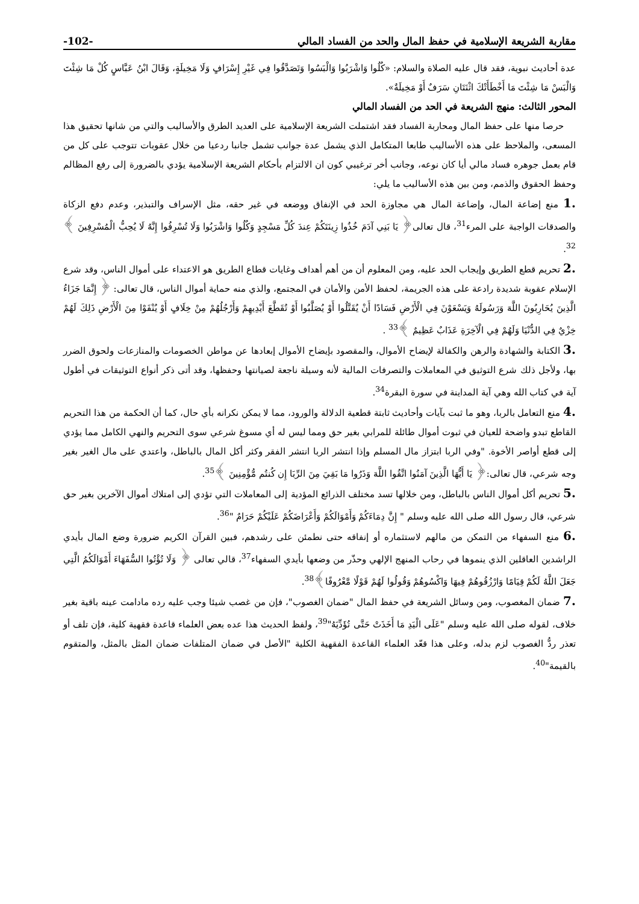مقاربة الشريعة الإسلامية في حفظ المال والحد من الفساد المالي -102-
عدة أحاديث نبوية، فقد قال عليه الصلاة والسلام: «كُلُوا وَاشْرَبُوا وَالْبَسُوا وَتَصَدَّقُوا فِي غَيْرِ إِسْرَافٍ وَلَا مَخِيلَةٍ، وَقَالَ ابْنُ عَبَّاسٍ كُلْ مَا شِئْتَ وَالْبَسْ مَا شِئْتَ مَا أَخْطَأَتْكَ اثْنَتَانِ سَرَفٌ أَوْ مَخِيلَةٌ».
المحور الثالث: منهج الشريعة في الحد من الفساد المالي
حرصا منها على حفظ المال ومحاربة الفساد فقد اشتملت الشريعة الإسلامية على العديد الطرق والأساليب والتي من شانها تحقيق هذا المسعى، والملاحظ على هذه الأساليب طابعا المتكامل الذي يشمل عدة جوانب تشمل جانبا ردعيا من خلال عقوبات تتوجب على كل من قام بعمل جوهره فساد مالي أيا كان نوعه، وجانب أخر ترغيبي كون ان الالتزام بأحكام الشريعة الإسلامية يؤدي بالضرورة إلى رفع المظالم وحفظ الحقوق والذمم، ومن بين هذه الأساليب ما يلي:
1. منع إضاعة المال، وإضاعة المال هي مجاوزة الحد في الإنفاق ووضعه في غير حقه، مثل الإسراف والتبذير، وعدم دفع الزكاة والصدقات الواجبة على المرء<sup>31</sup>، قال تعالى﴿ يَا بَنِي آدَمَ خُذُوا زِينَتَكُمْ عِندَ كُلِّ مَسْجِدٍ وَكُلُوا وَاشْرَبُوا وَلَا تُسْرِفُوا إِنَّهُ لَا يُحِبُّ الْمُسْرِفِينَ ﴾<sup>32</sup>.
2. تحريم قطع الطريق وإيجاب الحد عليه، ومن المعلوم أن من أهم أهداف وغايات قطاع الطريق هو الاعتداء على أموال الناس، وقد شرع الإسلام عقوبة شديدة رادعة على هذه الجريمة، لحفظ الأمن والأمان في المجتمع، والذي منه حماية أموال الناس، قال تعالى: ﴿ إِنَّمَا جَزَاءُ الَّذِينَ يُحَارِبُونَ اللَّهَ وَرَسُولَهُ وَيَسْعَوْنَ فِي الْأَرْضِ فَسَادًا أَنْ يُقَتَّلُوا أَوْ يُصَلَّبُوا أَوْ تُقَطَّعَ أَيْدِيهِمْ وَأَرْجُلُهُمْ مِنْ خِلَافٍ أَوْ يُنْفَوْا مِنَ الْأَرْضِ ذَلِكَ لَهُمْ خِزْيٌ فِي الدُّنْيَا وَلَهُمْ فِي الْآخِرَةِ عَذَابٌ عَظِيمٌ ﴾<sup>33</sup> .
3. الكتابة والشهادة والرهن والكفالة لإيضاح الأموال، والمقصود بإيضاح الأموال إبعادها عن مواطن الخصومات والمنازعات ولحوق الضرر بها، ولأجل ذلك شرع التوثيق في المعاملات والتصرفات المالية لأنه وسيلة ناجعة لصيانتها وحفظها، وقد أتى ذكر أنواع التوثيقات في أطول آية في كتاب الله وهي آية المداينة في سورة البقرة<sup>34</sup>.
4. منع التعامل بالربا، وهو ما ثبت بآيات وأحاديث ثابتة قطعية الدلالة والورود، مما لا يمكن نكرانه بأي حال، كما أن الحكمة من هذا التحريم القاطع تبدو واضحة للعيان في ثبوت أموال طائلة للمرابي بغير حق ومما ليس له أي مسوغ شرعي سوى التحريم والنهي الكامل مما يؤدي إلى قطع أواصر الأخوة. "وفي الربا ابتزاز مال المسلم وإذا انتشر الربا انتشر الفقر وكثر أكل المال بالباطل، واعتدي على مال الغير بغير وجه شرعي، قال تعالى:﴿ يَا أَيُّهَا الَّذِينَ آمَنُوا اتَّقُوا اللَّهَ وَذَرُوا مَا بَقِيَ مِنَ الرِّبَا إِن كُنتُم مُّؤْمِنِينَ ﴾<sup>35</sup>.
5. تحريم أكل أموال الناس بالباطل، ومن خلالها تسد مختلف الذرائع المؤدية إلى المعاملات التي تؤدي إلى امتلاك أموال الآخرين بغير حق شرعي، قال رسول الله صلى الله عليه وسلم " إِنَّ دِمَاءَكُمْ وَأَمْوَالَكُمْ وَأَعْرَاضَكُمْ عَلَيْكُمْ حَرَامٌ "<sup>36</sup>.
6. منع السفهاء من التمكن من مالهم لاستثماره أو إنفاقه حتى نطمئن على رشدهم، فبين القرآن الكريم ضرورة وضع المال بأيدي الراشدين العاقلين الذي ينموها في رحاب المنهج الإلهي وحذّر من وضعها بأيدي السفهاء<sup>37</sup>، قالي تعالى ﴿ وَلَا تُؤْتُوا السُّفَهَاءَ أَمْوَالَكُمُ الَّتِي جَعَلَ اللَّهُ لَكُمْ قِيَامًا وَارْزُقُوهُمْ فِيهَا وَاكْسُوهُمْ وَقُولُوا لَهُمْ قَوْلًا مَّعْرُوفًا﴾<sup>38</sup>.
7. ضمان المغصوب، ومن وسائل الشريعة في حفظ المال "ضمان الغصوب"، فإن من غصب شيئا وجب عليه رده مادامت عينه باقية بغير خلاف، لقوله صلى الله عليه وسلم "عَلَى الْيَدِ مَا أَخَذَتْ حَتَّى تُؤَدِّيَهُ"<sup>39</sup>، ولفظ الحديث هذا عده بعض العلماء قاعدة فقهية كلية، فإن تلف أو تعذر ردُّ الغصوب لزم بدله، وعلى هذا قعّد العلماء القاعدة الفقهية الكلية "الأصل في ضمان المتلفات ضمان المثل بالمثل، والمتقوم بالقيمة"<sup>40</sup>.